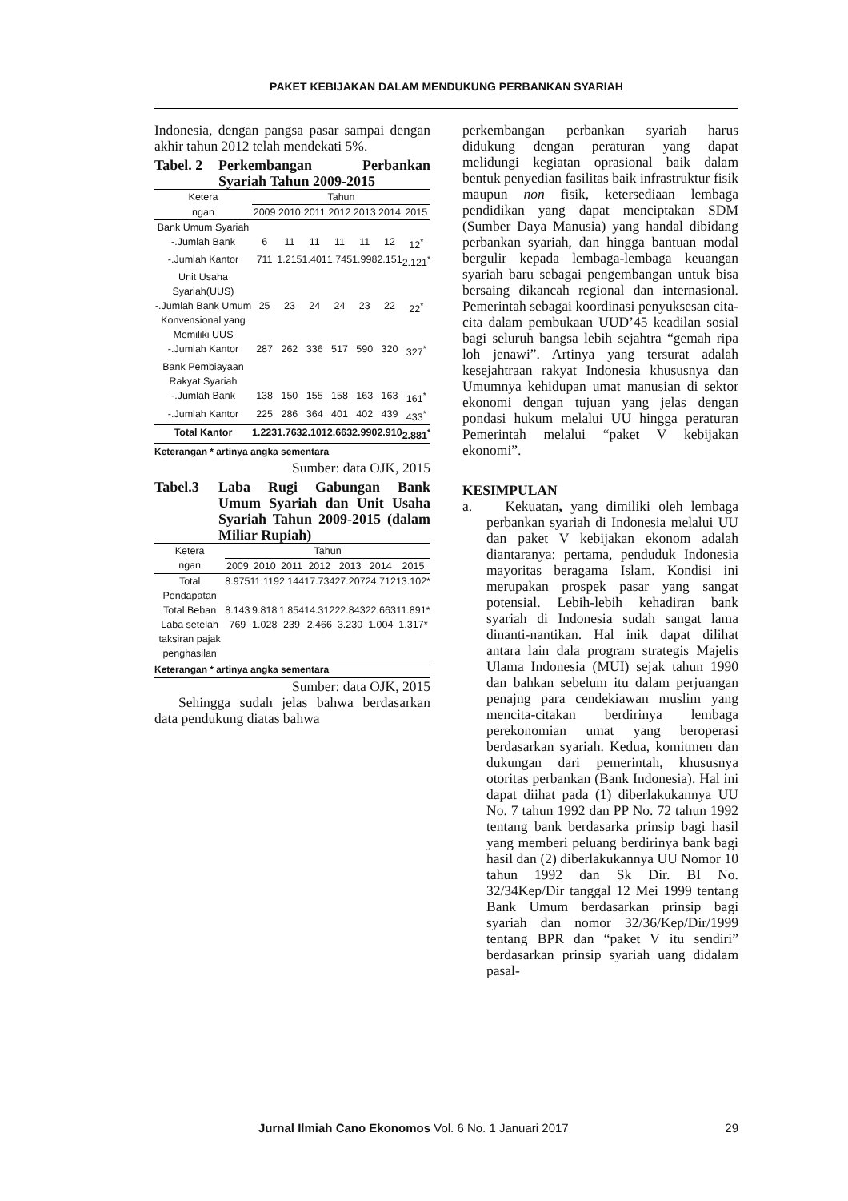PAKET KEBIJAKAN DALAM MENDUKUNG PERBANKAN SYARIAH
Indonesia, dengan pangsa pasar sampai dengan akhir tahun 2012 telah mendekati 5%.
Tabel. 2 Perkembangan Perbankan Syariah Tahun 2009-2015
| Ketera | Tahun | | | | | | |
| --- | --- | --- | --- | --- | --- | --- | --- |
| ngan | 2009 | 2010 | 2011 | 2012 | 2013 | 2014 | 2015 |
| Bank Umum Syariah | | | | | | | |
| -.Jumlah Bank | 6 | 11 | 11 | 11 | 11 | 12 | 12<sup>*</sup> |
| -.Jumlah Kantor | 711 | 1.215 | 1.401 | 1.745 | 1.998 | 2.151 | 2.121<sup>*</sup> |
| Unit Usaha Syariah(UUS) | | | | | | | |
| -.Jumlah Bank Umum Konvensional yang Memiliki UUS | 25 | 23 | 24 | 24 | 23 | 22 | 22<sup>*</sup> |
| -.Jumlah Kantor | 287 | 262 | 336 | 517 | 590 | 320 | 327<sup>*</sup> |
| Bank Pembiayaan Rakyat Syariah | | | | | | | |
| -.Jumlah Bank | 138 | 150 | 155 | 158 | 163 | 163 | 161<sup>*</sup> |
| -.Jumlah Kantor | 225 | 286 | 364 | 401 | 402 | 439 | 433<sup>*</sup> |
| Total Kantor | 1.223 | 1.763 | 2.101 | 2.663 | 2.990 | 2.910 | 2.881<sup>*</sup> |
Keterangan * artinya angka sementara
Sumber: data OJK, 2015
Tabel.3 Laba Rugi Gabungan Bank Umum Syariah dan Unit Usaha Syariah Tahun 2009-2015 (dalam Miliar Rupiah)
| Ketera | Tahun | | | | | | |
| --- | --- | --- | --- | --- | --- | --- | --- |
| ngan | 2009 | 2010 | 2011 | 2012 | 2013 | 2014 | 2015 |
| Total Pendapatan | 8.975 | 11.119 | 2.144 | 17.734 | 27.207 | 24.712 | 13.102* |
| Total Beban | 8.143 | 9.818 | 1.854 | 14.312 | 22.843 | 22.663 | 11.891* |
| Laba setelah taksiran pajak penghasilan | 769 | 1.028 | 239 | 2.466 | 3.230 | 1.004 | 1.317* |
Keterangan * artinya angka sementara
Sumber: data OJK, 2015
Sehingga sudah jelas bahwa berdasarkan data pendukung diatas bahwa
perkembangan perbankan syariah harus didukung dengan peraturan yang dapat melidungi kegiatan oprasional baik dalam bentuk penyedian fasilitas baik infrastruktur fisik maupun non fisik, ketersediaan lembaga pendidikan yang dapat menciptakan SDM (Sumber Daya Manusia) yang handal dibidang perbankan syariah, dan hingga bantuan modal bergulir kepada lembaga-lembaga keuangan syariah baru sebagai pengembangan untuk bisa bersaing dikancah regional dan internasional. Pemerintah sebagai koordinasi penyuksesan cita-cita dalam pembukaan UUD’45 keadilan sosial bagi seluruh bangsa lebih sejahtra “gemah ripa loh jenawi”. Artinya yang tersurat adalah kesejahtraan rakyat Indonesia khususnya dan Umumnya kehidupan umat manusian di sektor ekonomi dengan tujuan yang jelas dengan pondasi hukum melalui UU hingga peraturan Pemerintah melalui “paket V kebijakan ekonomi”.
KESIMPULAN
a. Kekuatan, yang dimiliki oleh lembaga perbankan syariah di Indonesia melalui UU dan paket V kebijakan ekonom adalah diantaranya: pertama, penduduk Indonesia mayoritas beragama Islam. Kondisi ini merupakan prospek pasar yang sangat potensial. Lebih-lebih kehadiran bank syariah di Indonesia sudah sangat lama dinanti-nantikan. Hal inik dapat dilihat antara lain dala program strategis Majelis Ulama Indonesia (MUI) sejak tahun 1990 dan bahkan sebelum itu dalam perjuangan penajng para cendekiawan muslim yang mencita-citakan berdirinya lembaga perekonomian umat yang beroperasi berdasarkan syariah. Kedua, komitmen dan dukungan dari pemerintah, khususnya otoritas perbankan (Bank Indonesia). Hal ini dapat diihat pada (1) diberlakukannya UU No. 7 tahun 1992 dan PP No. 72 tahun 1992 tentang bank berdasarka prinsip bagi hasil yang memberi peluang berdirinya bank bagi hasil dan (2) diberlakukannya UU Nomor 10 tahun 1992 dan Sk Dir. BI No. 32/34Kep/Dir tanggal 12 Mei 1999 tentang Bank Umum berdasarkan prinsip bagi syariah dan nomor 32/36/Kep/Dir/1999 tentang BPR dan “paket V itu sendiri” berdasarkan prinsip syariah uang didalam pasal-
Jurnal Ilmiah Cano Ekonomos Vol. 6 No. 1 Januari 2017 29